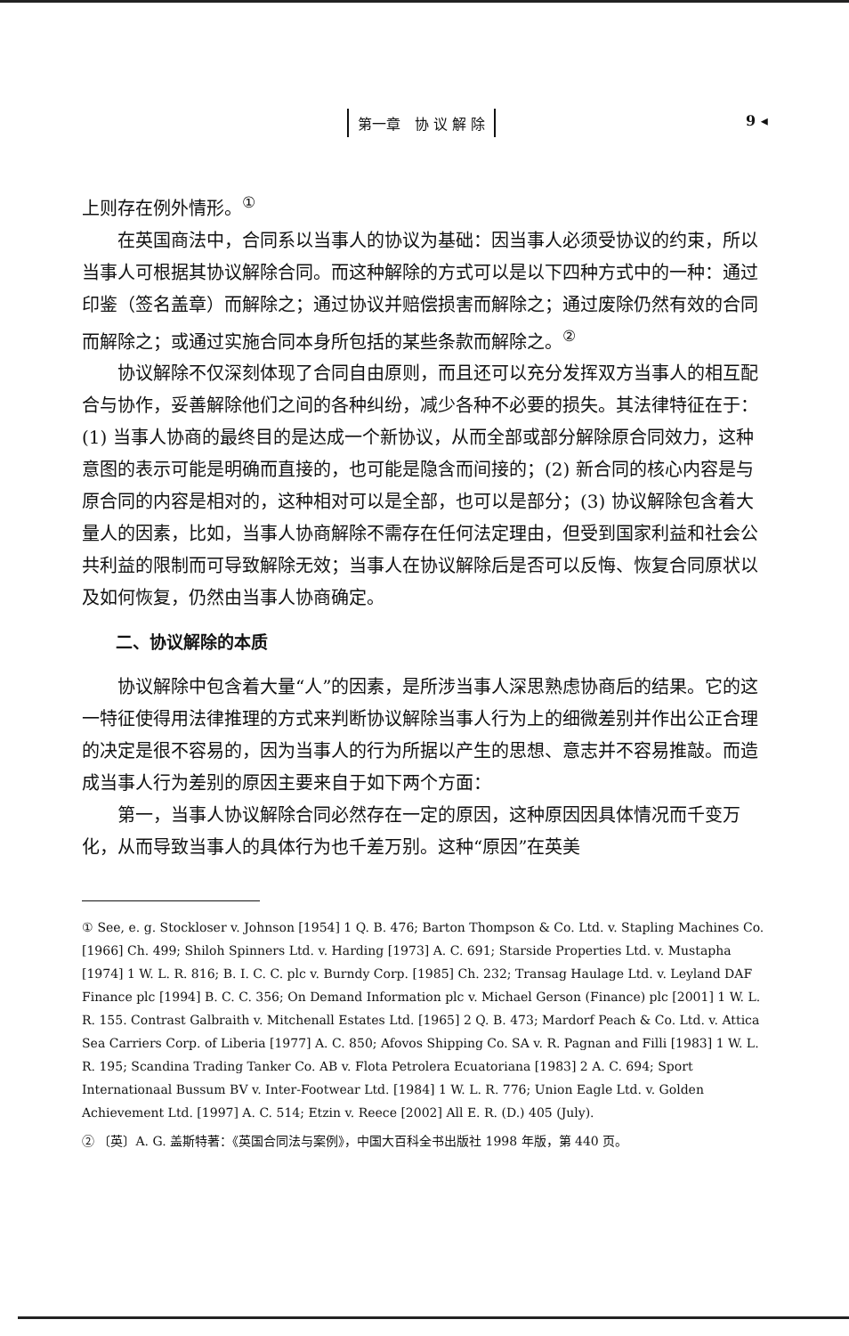第一章　协 议 解 除 9 ◂
上则存在例外情形。<sup>①</sup>
在英国商法中，合同系以当事人的协议为基础：因当事人必须受协议的约束，所以当事人可根据其协议解除合同。而这种解除的方式可以是以下四种方式中的一种：通过印鉴（签名盖章）而解除之；通过协议并赔偿损害而解除之；通过废除仍然有效的合同而解除之；或通过实施合同本身所包括的某些条款而解除之。<sup>②</sup>
协议解除不仅深刻体现了合同自由原则，而且还可以充分发挥双方当事人的相互配合与协作，妥善解除他们之间的各种纠纷，减少各种不必要的损失。其法律特征在于：(1) 当事人协商的最终目的是达成一个新协议，从而全部或部分解除原合同效力，这种意图的表示可能是明确而直接的，也可能是隐含而间接的；(2) 新合同的核心内容是与原合同的内容是相对的，这种相对可以是全部，也可以是部分；(3) 协议解除包含着大量人的因素，比如，当事人协商解除不需存在任何法定理由，但受到国家利益和社会公共利益的限制而可导致解除无效；当事人在协议解除后是否可以反悔、恢复合同原状以及如何恢复，仍然由当事人协商确定。
二、协议解除的本质
协议解除中包含着大量“人”的因素，是所涉当事人深思熟虑协商后的结果。它的这一特征使得用法律推理的方式来判断协议解除当事人行为上的细微差别并作出公正合理的决定是很不容易的，因为当事人的行为所据以产生的思想、意志并不容易推敲。而造成当事人行为差别的原因主要来自于如下两个方面：
第一，当事人协议解除合同必然存在一定的原因，这种原因因具体情况而千变万化，从而导致当事人的具体行为也千差万别。这种“原因”在英美
① See, e. g. Stockloser v. Johnson [1954] 1 Q. B. 476; Barton Thompson & Co. Ltd. v. Stapling Machines Co. [1966] Ch. 499; Shiloh Spinners Ltd. v. Harding [1973] A. C. 691; Starside Properties Ltd. v. Mustapha [1974] 1 W. L. R. 816; B. I. C. C. plc v. Burndy Corp. [1985] Ch. 232; Transag Haulage Ltd. v. Leyland DAF Finance plc [1994] B. C. C. 356; On Demand Information plc v. Michael Gerson (Finance) plc [2001] 1 W. L. R. 155. Contrast Galbraith v. Mitchenall Estates Ltd. [1965] 2 Q. B. 473; Mardorf Peach & Co. Ltd. v. Attica Sea Carriers Corp. of Liberia [1977] A. C. 850; Afovos Shipping Co. SA v. R. Pagnan and Filli [1983] 1 W. L. R. 195; Scandina Trading Tanker Co. AB v. Flota Petrolera Ecuatoriana [1983] 2 A. C. 694; Sport Internationaal Bussum BV v. Inter-Footwear Ltd. [1984] 1 W. L. R. 776; Union Eagle Ltd. v. Golden Achievement Ltd. [1997] A. C. 514; Etzin v. Reece [2002] All E. R. (D.) 405 (July).
② 〔英〕A. G. 盖斯特著：《英国合同法与案例》，中国大百科全书出版社 1998 年版，第 440 页。